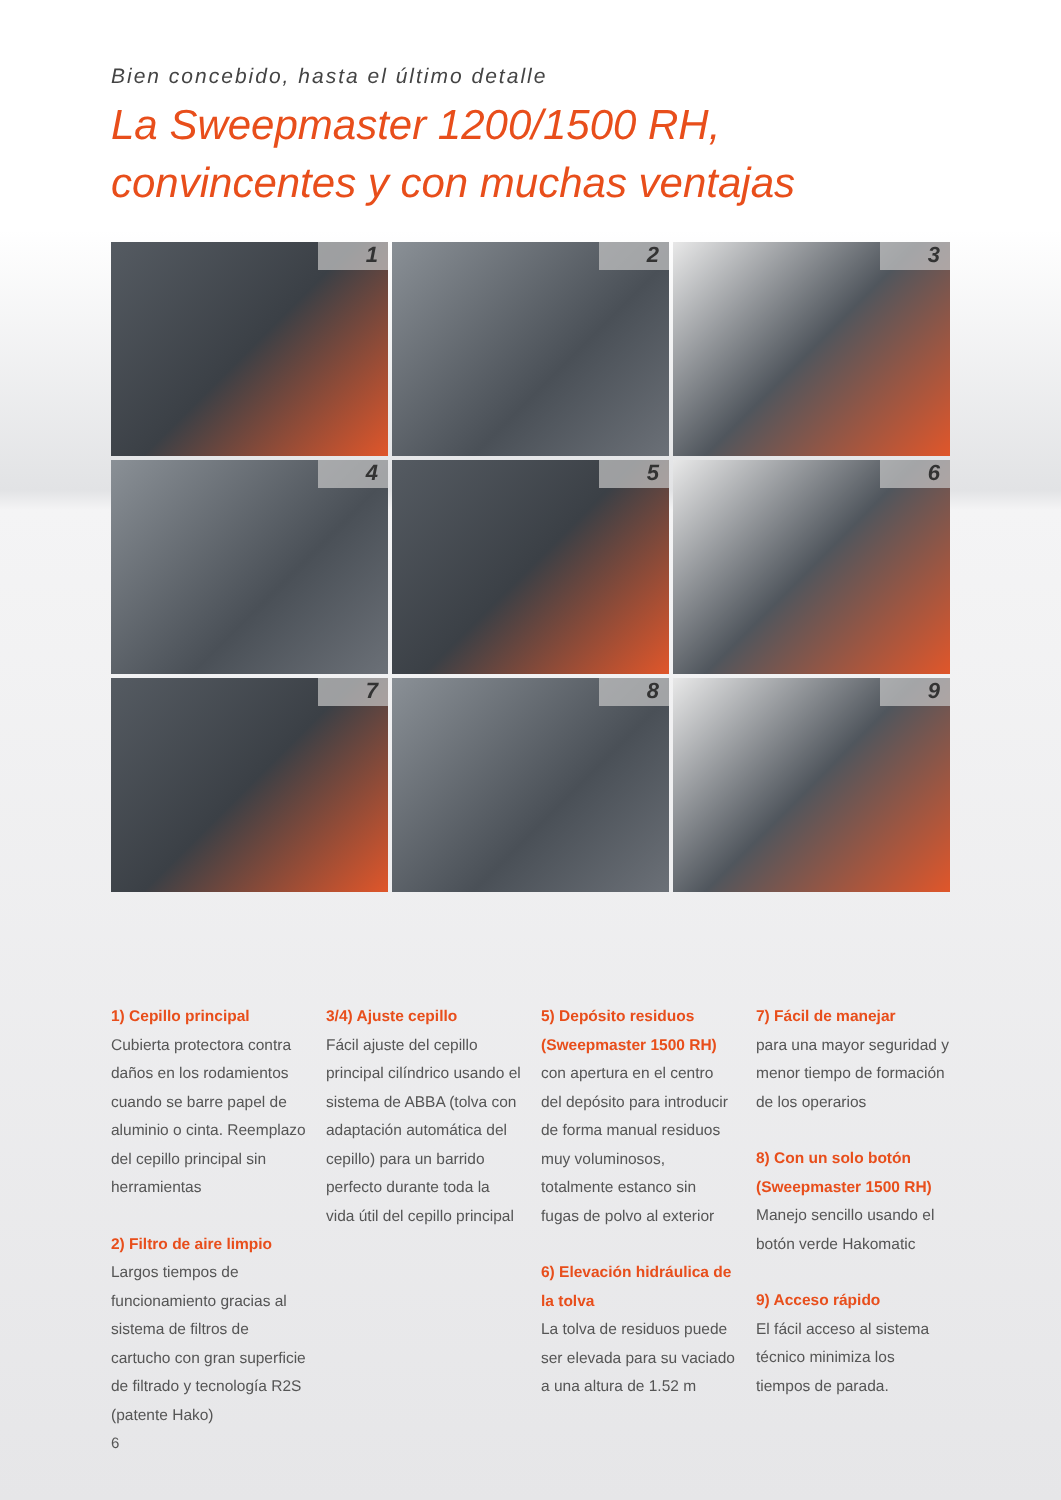Bien concebido, hasta el último detalle
La Sweepmaster 1200/1500 RH,
convincentes y con muchas ventajas
1
2
3
4
5
6
7
8
9
1) Cepillo principal
Cubierta protectora contra daños en los rodamientos cuando se barre papel de aluminio o cinta. Reemplazo del cepillo principal sin herramientas
2) Filtro de aire limpio
Largos tiempos de funcionamiento gracias al sistema de filtros de cartucho con gran superficie de filtrado y tecnología R2S (patente Hako)
6
3/4) Ajuste cepillo
Fácil ajuste del cepillo principal cilíndrico usando el sistema de ABBA (tolva con adaptación automática del cepillo) para un barrido perfecto durante toda la vida útil del cepillo principal
5) Depósito residuos (Sweepmaster 1500 RH)
con apertura en el centro del depósito para introducir de forma manual residuos muy voluminosos, totalmente estanco sin fugas de polvo al exterior
6) Elevación hidráulica de la tolva
La tolva de residuos puede ser elevada para su vaciado a una altura de 1.52 m
7) Fácil de manejar
para una mayor seguridad y menor tiempo de formación de los operarios
8) Con un solo botón (Sweepmaster 1500 RH)
Manejo sencillo usando el botón verde Hakomatic
9) Acceso rápido
El fácil acceso al sistema técnico minimiza los tiempos de parada.